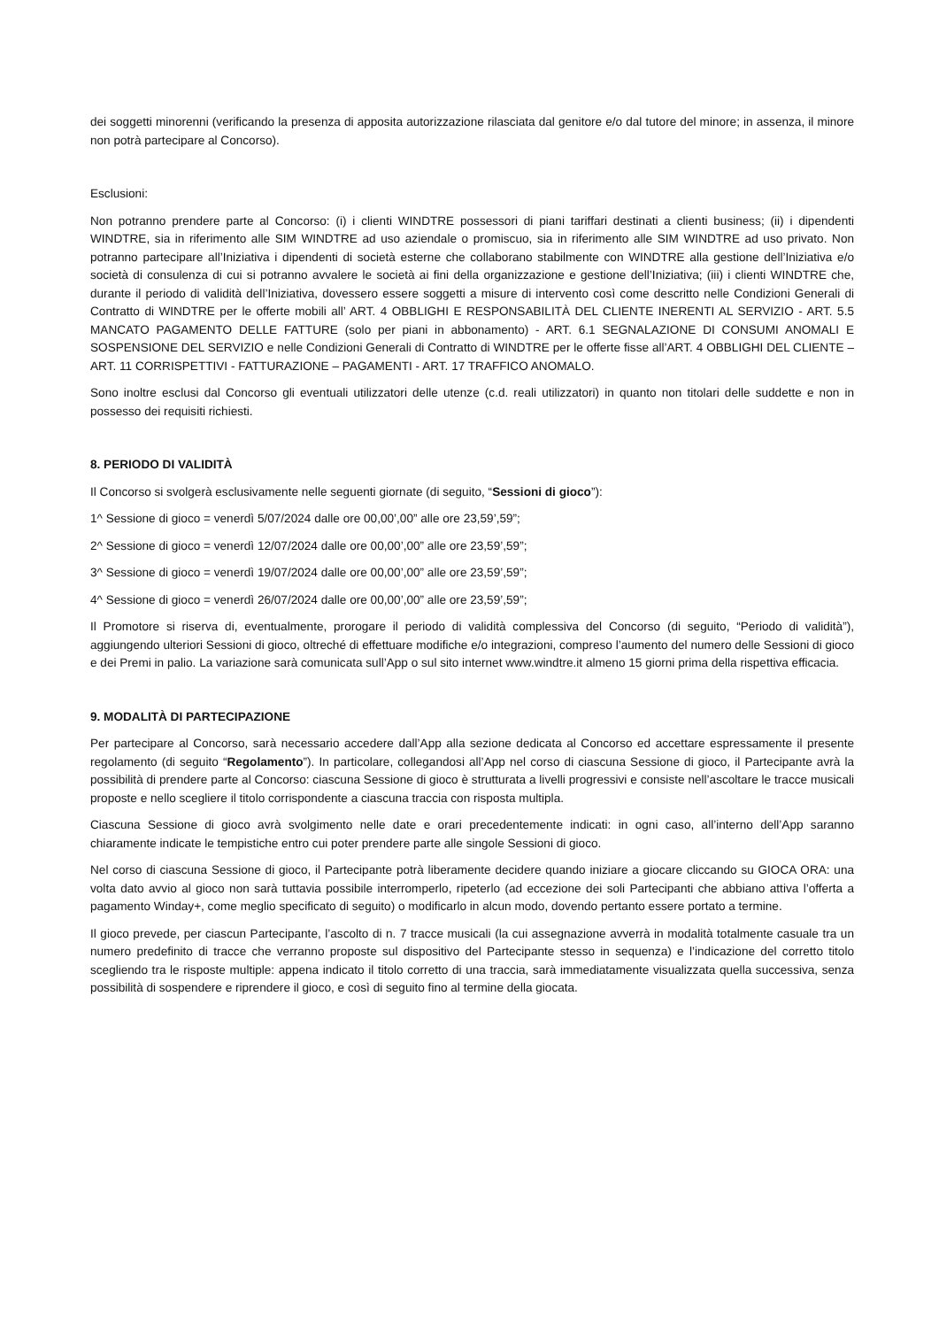dei soggetti minorenni (verificando la presenza di apposita autorizzazione rilasciata dal genitore e/o dal tutore del minore; in assenza, il minore non potrà partecipare al Concorso).
Esclusioni:
Non potranno prendere parte al Concorso: (i) i clienti WINDTRE possessori di piani tariffari destinati a clienti business; (ii) i dipendenti WINDTRE, sia in riferimento alle SIM WINDTRE ad uso aziendale o promiscuo, sia in riferimento alle SIM WINDTRE ad uso privato. Non potranno partecipare all’Iniziativa i dipendenti di società esterne che collaborano stabilmente con WINDTRE alla gestione dell’Iniziativa e/o società di consulenza di cui si potranno avvalere le società ai fini della organizzazione e gestione dell’Iniziativa; (iii) i clienti WINDTRE che, durante il periodo di validità dell’Iniziativa, dovessero essere soggetti a misure di intervento così come descritto nelle Condizioni Generali di Contratto di WINDTRE per le offerte mobili all’ ART. 4 OBBLIGHI E RESPONSABILITÀ DEL CLIENTE INERENTI AL SERVIZIO - ART. 5.5 MANCATO PAGAMENTO DELLE FATTURE (solo per piani in abbonamento) - ART. 6.1 SEGNALAZIONE DI CONSUMI ANOMALI E SOSPENSIONE DEL SERVIZIO e nelle Condizioni Generali di Contratto di WINDTRE per le offerte fisse all’ART. 4 OBBLIGHI DEL CLIENTE – ART. 11 CORRISPETTIVI - FATTURAZIONE – PAGAMENTI - ART. 17 TRAFFICO ANOMALO.
Sono inoltre esclusi dal Concorso gli eventuali utilizzatori delle utenze (c.d. reali utilizzatori) in quanto non titolari delle suddette e non in possesso dei requisiti richiesti.
8. PERIODO DI VALIDITÀ
Il Concorso si svolgerà esclusivamente nelle seguenti giornate (di seguito, “Sessioni di gioco”):
1^ Sessione di gioco = venerdì 5/07/2024 dalle ore 00,00’,00” alle ore 23,59’,59”;
2^ Sessione di gioco = venerdì 12/07/2024 dalle ore 00,00’,00” alle ore 23,59’,59”;
3^ Sessione di gioco = venerdì 19/07/2024 dalle ore 00,00’,00” alle ore 23,59’,59”;
4^ Sessione di gioco = venerdì 26/07/2024 dalle ore 00,00’,00” alle ore 23,59’,59”;
Il Promotore si riserva di, eventualmente, prorogare il periodo di validità complessiva del Concorso (di seguito, “Periodo di validità”), aggiungendo ulteriori Sessioni di gioco, oltreché di effettuare modifiche e/o integrazioni, compreso l’aumento del numero delle Sessioni di gioco e dei Premi in palio. La variazione sarà comunicata sull’App o sul sito internet www.windtre.it almeno 15 giorni prima della rispettiva efficacia.
9. MODALITÀ DI PARTECIPAZIONE
Per partecipare al Concorso, sarà necessario accedere dall’App alla sezione dedicata al Concorso ed accettare espressamente il presente regolamento (di seguito “Regolamento”). In particolare, collegandosi all’App nel corso di ciascuna Sessione di gioco, il Partecipante avrà la possibilità di prendere parte al Concorso: ciascuna Sessione di gioco è strutturata a livelli progressivi e consiste nell’ascoltare le tracce musicali proposte e nello scegliere il titolo corrispondente a ciascuna traccia con risposta multipla.
Ciascuna Sessione di gioco avrà svolgimento nelle date e orari precedentemente indicati: in ogni caso, all’interno dell’App saranno chiaramente indicate le tempistiche entro cui poter prendere parte alle singole Sessioni di gioco.
Nel corso di ciascuna Sessione di gioco, il Partecipante potrà liberamente decidere quando iniziare a giocare cliccando su GIOCA ORA: una volta dato avvio al gioco non sarà tuttavia possibile interromperlo, ripeterlo (ad eccezione dei soli Partecipanti che abbiano attiva l’offerta a pagamento Winday+, come meglio specificato di seguito) o modificarlo in alcun modo, dovendo pertanto essere portato a termine.
Il gioco prevede, per ciascun Partecipante, l’ascolto di n. 7 tracce musicali (la cui assegnazione avverrà in modalità totalmente casuale tra un numero predefinito di tracce che verranno proposte sul dispositivo del Partecipante stesso in sequenza) e l’indicazione del corretto titolo scegliendo tra le risposte multiple: appena indicato il titolo corretto di una traccia, sarà immediatamente visualizzata quella successiva, senza possibilità di sospendere e riprendere il gioco, e così di seguito fino al termine della giocata.